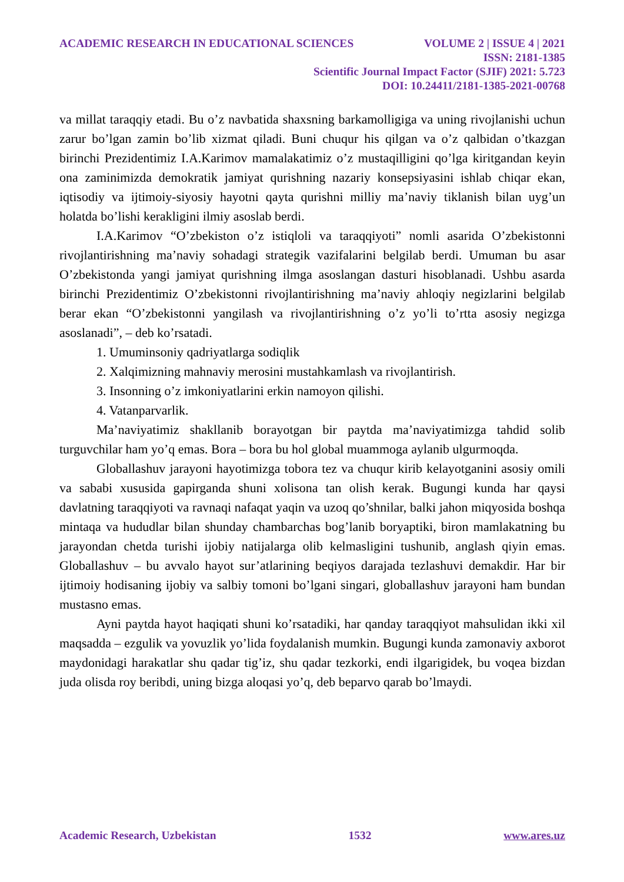ACADEMIC RESEARCH IN EDUCATIONAL SCIENCES VOLUME 2 | ISSUE 4 | 2021
ISSN: 2181-1385
Scientific Journal Impact Factor (SJIF) 2021: 5.723
DOI: 10.24411/2181-1385-2021-00768
va millat taraqqiy etadi. Bu o’z navbatida shaxsning barkamolligiga va uning rivojlanishi uchun zarur bo’lgan zamin bo’lib xizmat qiladi. Buni chuqur his qilgan va o’z qalbidan o’tkazgan birinchi Prezidentimiz I.A.Karimov mamalakatimiz o’z mustaqilligini qo’lga kiritgandan keyin ona zaminimizda demokratik jamiyat qurishning nazariy konsepsiyasini ishlab chiqar ekan, iqtisodiy va ijtimoiy-siyosiy hayotni qayta qurishni milliy ma’naviy tiklanish bilan uyg’un holatda bo’lishi kerakligini ilmiy asoslab berdi.
I.A.Karimov “O’zbekiston o’z istiqloli va taraqqiyoti” nomli asarida O’zbekistonni rivojlantirishning ma’naviy sohadagi strategik vazifalarini belgilab berdi. Umuman bu asar O’zbekistonda yangi jamiyat qurishning ilmga asoslangan dasturi hisoblanadi. Ushbu asarda birinchi Prezidentimiz O’zbekistonni rivojlantirishning ma’naviy ahloqiy negizlarini belgilab berar ekan “O’zbekistonni yangilash va rivojlantirishning o’z yo’li to’rtta asosiy negizga asoslanadi”, – deb ko’rsatadi.
1. Umuminsoniy qadriyatlarga sodiqlik
2. Xalqimizning mahnaviy merosini mustahkamlash va rivojlantirish.
3. Insonning o’z imkoniyatlarini erkin namoyon qilishi.
4. Vatanparvarlik.
Ma’naviyatimiz shakllanib borayotgan bir paytda ma’naviyatimizga tahdid solib turguvchilar ham yo’q emas. Bora – bora bu hol global muammoga aylanib ulgurmoqda.
Globallashuv jarayoni hayotimizga tobora tez va chuqur kirib kelayotganini asosiy omili va sababi xususida gapirganda shuni xolisona tan olish kerak. Bugungi kunda har qaysi davlatning taraqqiyoti va ravnaqi nafaqat yaqin va uzoq qo’shnilar, balki jahon miqyosida boshqa mintaqa va hududlar bilan shunday chambarchas bog’lanib boryaptiki, biron mamlakatning bu jarayondan chetda turishi ijobiy natijalarga olib kelmasligini tushunib, anglash qiyin emas. Globallashuv – bu avvalo hayot sur’atlarining beqiyos darajada tezlashuvi demakdir. Har bir ijtimoiy hodisaning ijobiy va salbiy tomoni bo’lgani singari, globallashuv jarayoni ham bundan mustasno emas.
Ayni paytda hayot haqiqati shuni ko’rsatadiki, har qanday taraqqiyot mahsulidan ikki xil maqsadda – ezgulik va yovuzlik yo’lida foydalanish mumkin. Bugungi kunda zamonaviy axborot maydonidagi harakatlar shu qadar tig’iz, shu qadar tezkorki, endi ilgarigidek, bu voqea bizdan juda olisda roy beribdi, uning bizga aloqasi yo’q, deb beparvo qarab bo’lmaydi.
Academic Research, Uzbekistan 1532 www.ares.uz